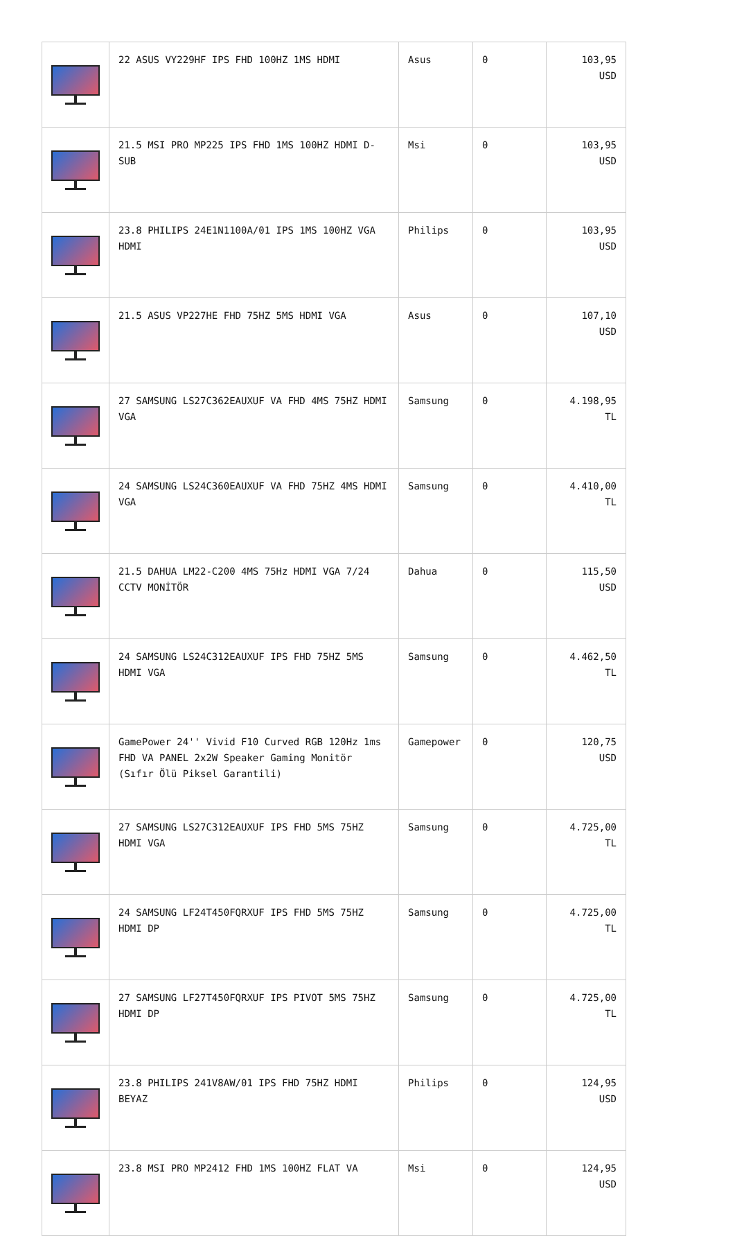| | 22 ASUS VY229HF IPS FHD 100HZ 1MS HDMI | Asus | 0 | 103,95 USD |
| | 21.5 MSI PRO MP225 IPS FHD 1MS 100HZ HDMI D-SUB | Msi | 0 | 103,95 USD |
| | 23.8 PHILIPS 24E1N1100A/01 IPS 1MS 100HZ VGA HDMI | Philips | 0 | 103,95 USD |
| | 21.5 ASUS VP227HE FHD 75HZ 5MS HDMI VGA | Asus | 0 | 107,10 USD |
| | 27 SAMSUNG LS27C362EAUXUF VA FHD 4MS 75HZ HDMI VGA | Samsung | 0 | 4.198,95 TL |
| | 24 SAMSUNG LS24C360EAUXUF VA FHD 75HZ 4MS HDMI VGA | Samsung | 0 | 4.410,00 TL |
| | 21.5 DAHUA LM22-C200 4MS 75Hz HDMI VGA 7/24 CCTV MONİTÖR | Dahua | 0 | 115,50 USD |
| | 24 SAMSUNG LS24C312EAUXUF IPS FHD 75HZ 5MS HDMI VGA | Samsung | 0 | 4.462,50 TL |
| | GamePower 24'' Vivid F10 Curved RGB 120Hz 1ms FHD VA PANEL 2x2W Speaker Gaming Monitör (Sıfır Ölü Piksel Garantili) | Gamepower | 0 | 120,75 USD |
| | 27 SAMSUNG LS27C312EAUXUF IPS FHD 5MS 75HZ HDMI VGA | Samsung | 0 | 4.725,00 TL |
| | 24 SAMSUNG LF24T450FQRXUF IPS FHD 5MS 75HZ HDMI DP | Samsung | 0 | 4.725,00 TL |
| | 27 SAMSUNG LF27T450FQRXUF IPS PIVOT 5MS 75HZ HDMI DP | Samsung | 0 | 4.725,00 TL |
| | 23.8 PHILIPS 241V8AW/01 IPS FHD 75HZ HDMI BEYAZ | Philips | 0 | 124,95 USD |
| | 23.8 MSI PRO MP2412 FHD 1MS 100HZ FLAT VA | Msi | 0 | 124,95 USD |